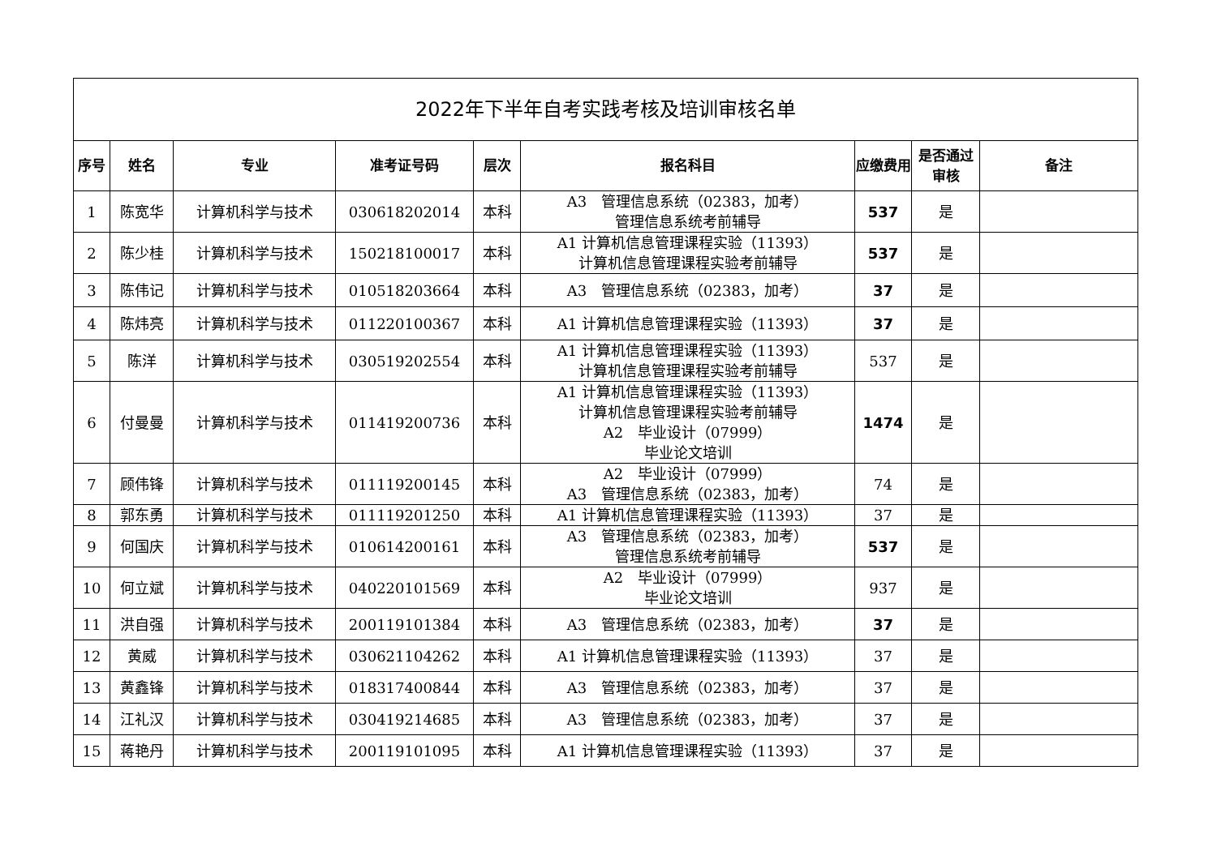| 2022年下半年自考实践考核及培训审核名单 | | | | | | | | |
| 序号 | 姓名 | 专业 | 准考证号码 | 层次 | 报名科目 | 应缴费用 | 是否通过审核 | 备注 |
| 1 | 陈宽华 | 计算机科学与技术 | 030618202014 | 本科 | A3 管理信息系统（02383，加考） 管理信息系统考前辅导 | 537 | 是 | |
| 2 | 陈少桂 | 计算机科学与技术 | 150218100017 | 本科 | A1 计算机信息管理课程实验（11393） 计算机信息管理课程实验考前辅导 | 537 | 是 | |
| 3 | 陈伟记 | 计算机科学与技术 | 010518203664 | 本科 | A3 管理信息系统（02383，加考） | 37 | 是 | |
| 4 | 陈炜亮 | 计算机科学与技术 | 011220100367 | 本科 | A1 计算机信息管理课程实验（11393） | 37 | 是 | |
| 5 | 陈洋 | 计算机科学与技术 | 030519202554 | 本科 | A1 计算机信息管理课程实验（11393） 计算机信息管理课程实验考前辅导 | 537 | 是 | |
| 6 | 付曼曼 | 计算机科学与技术 | 011419200736 | 本科 | A1 计算机信息管理课程实验（11393） 计算机信息管理课程实验考前辅导 A2 毕业设计（07999） 毕业论文培训 | 1474 | 是 | |
| 7 | 顾伟锋 | 计算机科学与技术 | 011119200145 | 本科 | A2 毕业设计（07999） A3 管理信息系统（02383，加考） | 74 | 是 | |
| 8 | 郭东勇 | 计算机科学与技术 | 011119201250 | 本科 | A1 计算机信息管理课程实验（11393） | 37 | 是 | |
| 9 | 何国庆 | 计算机科学与技术 | 010614200161 | 本科 | A3 管理信息系统（02383，加考） 管理信息系统考前辅导 | 537 | 是 | |
| 10 | 何立斌 | 计算机科学与技术 | 040220101569 | 本科 | A2 毕业设计（07999） 毕业论文培训 | 937 | 是 | |
| 11 | 洪自强 | 计算机科学与技术 | 200119101384 | 本科 | A3 管理信息系统（02383，加考） | 37 | 是 | |
| 12 | 黄威 | 计算机科学与技术 | 030621104262 | 本科 | A1 计算机信息管理课程实验（11393） | 37 | 是 | |
| 13 | 黄鑫锋 | 计算机科学与技术 | 018317400844 | 本科 | A3 管理信息系统（02383，加考） | 37 | 是 | |
| 14 | 江礼汉 | 计算机科学与技术 | 030419214685 | 本科 | A3 管理信息系统（02383，加考） | 37 | 是 | |
| 15 | 蒋艳丹 | 计算机科学与技术 | 200119101095 | 本科 | A1 计算机信息管理课程实验（11393） | 37 | 是 | |